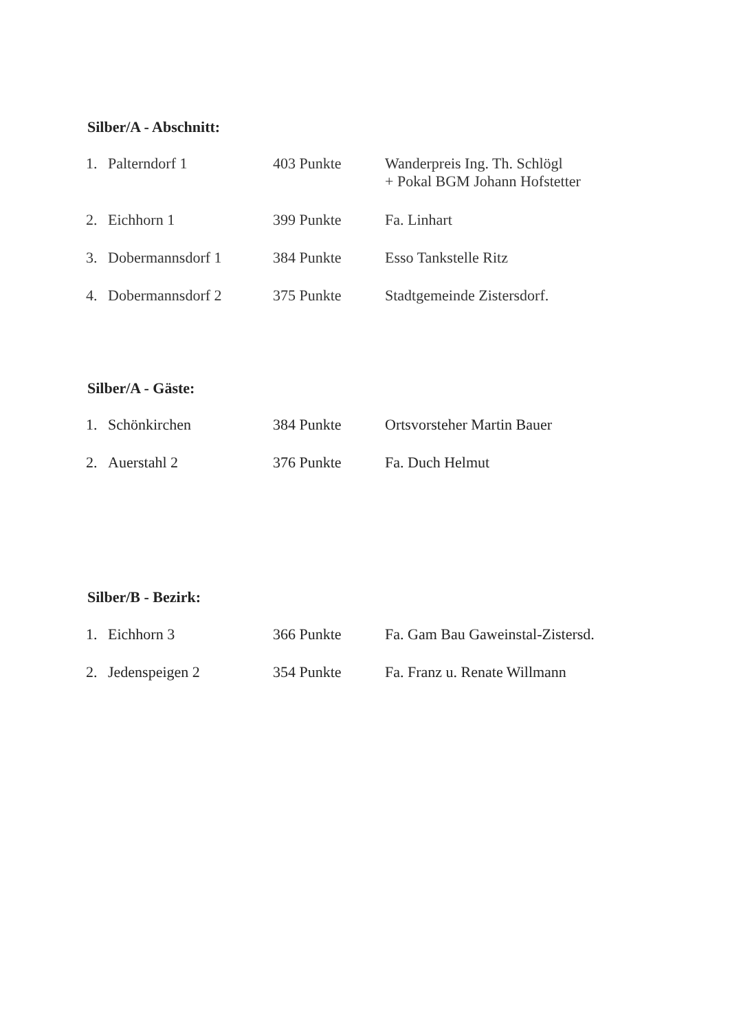Silber/A - Abschnitt:
| 1. | Palterndorf 1 | 403 Punkte | Wanderpreis Ing. Th. Schlögl + Pokal BGM Johann Hofstetter |
| 2. | Eichhorn 1 | 399 Punkte | Fa. Linhart |
| 3. | Dobermannsdorf 1 | 384 Punkte | Esso Tankstelle Ritz |
| 4. | Dobermannsdorf 2 | 375 Punkte | Stadtgemeinde Zistersdorf. |
Silber/A - Gäste:
| 1. | Schönkirchen | 384 Punkte | Ortsvorsteher Martin Bauer |
| 2. | Auerstahl 2 | 376 Punkte | Fa. Duch Helmut |
Silber/B - Bezirk:
| 1. | Eichhorn 3 | 366 Punkte | Fa. Gam Bau Gaweinstal-Zistersd. |
| 2. | Jedenspeigen 2 | 354 Punkte | Fa. Franz u. Renate Willmann |